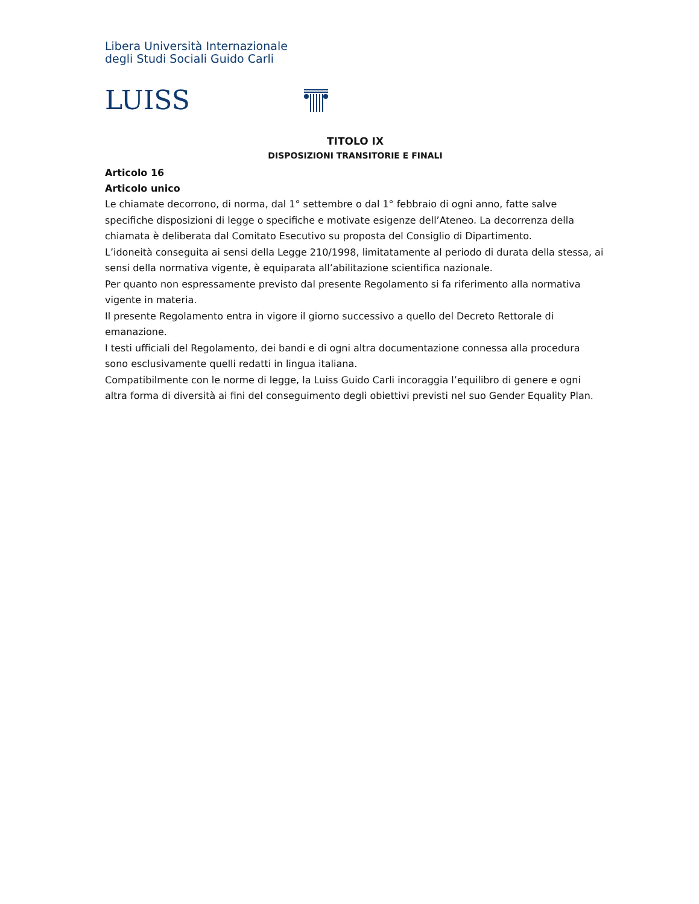Libera Università Internazionale
degli Studi Sociali Guido Carli
LUISS
TITOLO IX
DISPOSIZIONI TRANSITORIE E FINALI
Articolo 16
Articolo unico
Le chiamate decorrono, di norma, dal 1° settembre o dal 1° febbraio di ogni anno, fatte salve specifiche disposizioni di legge o specifiche e motivate esigenze dell’Ateneo. La decorrenza della chiamata è deliberata dal Comitato Esecutivo su proposta del Consiglio di Dipartimento.
L’idoneità conseguita ai sensi della Legge 210/1998, limitatamente al periodo di durata della stessa, ai sensi della normativa vigente, è equiparata all’abilitazione scientifica nazionale.
Per quanto non espressamente previsto dal presente Regolamento si fa riferimento alla normativa vigente in materia.
Il presente Regolamento entra in vigore il giorno successivo a quello del Decreto Rettorale di emanazione.
I testi ufficiali del Regolamento, dei bandi e di ogni altra documentazione connessa alla procedura sono esclusivamente quelli redatti in lingua italiana.
Compatibilmente con le norme di legge, la Luiss Guido Carli incoraggia l’equilibro di genere e ogni altra forma di diversità ai fini del conseguimento degli obiettivi previsti nel suo Gender Equality Plan.